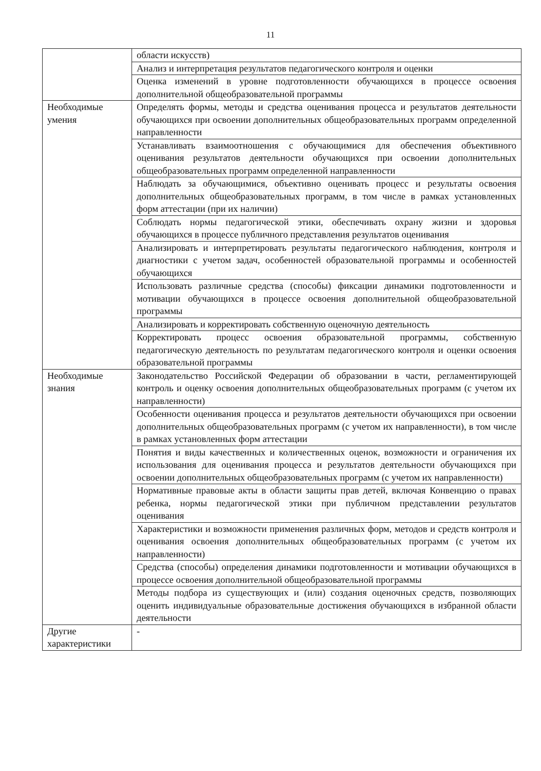11
| | области искусств) |
| | Анализ и интерпретация результатов педагогического контроля и оценки |
| | Оценка изменений в уровне подготовленности обучающихся в процессе освоения дополнительной общеобразовательной программы |
| Необходимые умения | Определять формы, методы и средства оценивания процесса и результатов деятельности обучающихся при освоении дополнительных общеобразовательных программ определенной направленности |
| | Устанавливать взаимоотношения с обучающимися для обеспечения объективного оценивания результатов деятельности обучающихся при освоении дополнительных общеобразовательных программ определенной направленности |
| | Наблюдать за обучающимися, объективно оценивать процесс и результаты освоения дополнительных общеобразовательных программ, в том числе в рамках установленных форм аттестации (при их наличии) |
| | Соблюдать нормы педагогической этики, обеспечивать охрану жизни и здоровья обучающихся в процессе публичного представления результатов оценивания |
| | Анализировать и интерпретировать результаты педагогического наблюдения, контроля и диагностики с учетом задач, особенностей образовательной программы и особенностей обучающихся |
| | Использовать различные средства (способы) фиксации динамики подготовленности и мотивации обучающихся в процессе освоения дополнительной общеобразовательной программы |
| | Анализировать и корректировать собственную оценочную деятельность |
| | Корректировать процесс освоения образовательной программы, собственную педагогическую деятельность по результатам педагогического контроля и оценки освоения образовательной программы |
| Необходимые знания | Законодательство Российской Федерации об образовании в части, регламентирующей контроль и оценку освоения дополнительных общеобразовательных программ (с учетом их направленности) |
| | Особенности оценивания процесса и результатов деятельности обучающихся при освоении дополнительных общеобразовательных программ (с учетом их направленности), в том числе в рамках установленных форм аттестации |
| | Понятия и виды качественных и количественных оценок, возможности и ограничения их использования для оценивания процесса и результатов деятельности обучающихся при освоении дополнительных общеобразовательных программ (с учетом их направленности) |
| | Нормативные правовые акты в области защиты прав детей, включая Конвенцию о правах ребенка, нормы педагогической этики при публичном представлении результатов оценивания |
| | Характеристики и возможности применения различных форм, методов и средств контроля и оценивания освоения дополнительных общеобразовательных программ (с учетом их направленности) |
| | Средства (способы) определения динамики подготовленности и мотивации обучающихся в процессе освоения дополнительной общеобразовательной программы |
| | Методы подбора из существующих и (или) создания оценочных средств, позволяющих оценить индивидуальные образовательные достижения обучающихся в избранной области деятельности |
| Другие характеристики | - |